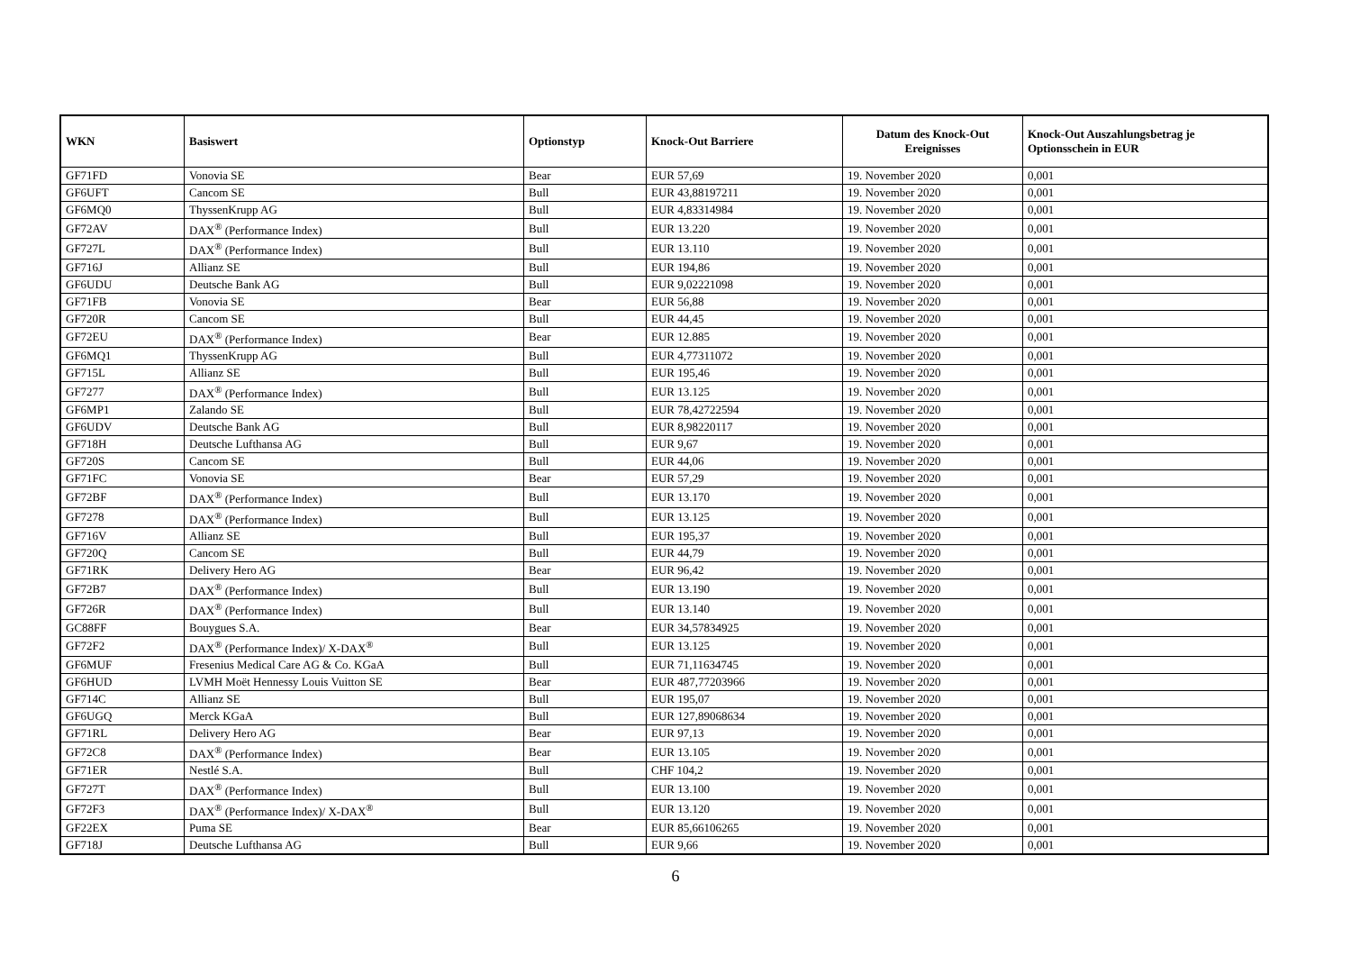| WKN | Basiswert | Optionstyp | Knock-Out Barriere | Datum des Knock-Out Ereignisses | Knock-Out Auszahlungsbetrag je Optionsschein in EUR |
| --- | --- | --- | --- | --- | --- |
| GF71FD | Vonovia SE | Bear | EUR 57,69 | 19. November 2020 | 0,001 |
| GF6UFT | Cancom SE | Bull | EUR 43,88197211 | 19. November 2020 | 0,001 |
| GF6MQ0 | ThyssenKrupp AG | Bull | EUR 4,83314984 | 19. November 2020 | 0,001 |
| GF72AV | DAX<sup>®</sup> (Performance Index) | Bull | EUR 13.220 | 19. November 2020 | 0,001 |
| GF727L | DAX<sup>®</sup> (Performance Index) | Bull | EUR 13.110 | 19. November 2020 | 0,001 |
| GF716J | Allianz SE | Bull | EUR 194,86 | 19. November 2020 | 0,001 |
| GF6UDU | Deutsche Bank AG | Bull | EUR 9,02221098 | 19. November 2020 | 0,001 |
| GF71FB | Vonovia SE | Bear | EUR 56,88 | 19. November 2020 | 0,001 |
| GF720R | Cancom SE | Bull | EUR 44,45 | 19. November 2020 | 0,001 |
| GF72EU | DAX<sup>®</sup> (Performance Index) | Bear | EUR 12.885 | 19. November 2020 | 0,001 |
| GF6MQ1 | ThyssenKrupp AG | Bull | EUR 4,77311072 | 19. November 2020 | 0,001 |
| GF715L | Allianz SE | Bull | EUR 195,46 | 19. November 2020 | 0,001 |
| GF7277 | DAX<sup>®</sup> (Performance Index) | Bull | EUR 13.125 | 19. November 2020 | 0,001 |
| GF6MP1 | Zalando SE | Bull | EUR 78,42722594 | 19. November 2020 | 0,001 |
| GF6UDV | Deutsche Bank AG | Bull | EUR 8,98220117 | 19. November 2020 | 0,001 |
| GF718H | Deutsche Lufthansa AG | Bull | EUR 9,67 | 19. November 2020 | 0,001 |
| GF720S | Cancom SE | Bull | EUR 44,06 | 19. November 2020 | 0,001 |
| GF71FC | Vonovia SE | Bear | EUR 57,29 | 19. November 2020 | 0,001 |
| GF72BF | DAX<sup>®</sup> (Performance Index) | Bull | EUR 13.170 | 19. November 2020 | 0,001 |
| GF7278 | DAX<sup>®</sup> (Performance Index) | Bull | EUR 13.125 | 19. November 2020 | 0,001 |
| GF716V | Allianz SE | Bull | EUR 195,37 | 19. November 2020 | 0,001 |
| GF720Q | Cancom SE | Bull | EUR 44,79 | 19. November 2020 | 0,001 |
| GF71RK | Delivery Hero AG | Bear | EUR 96,42 | 19. November 2020 | 0,001 |
| GF72B7 | DAX<sup>®</sup> (Performance Index) | Bull | EUR 13.190 | 19. November 2020 | 0,001 |
| GF726R | DAX<sup>®</sup> (Performance Index) | Bull | EUR 13.140 | 19. November 2020 | 0,001 |
| GC88FF | Bouygues S.A. | Bear | EUR 34,57834925 | 19. November 2020 | 0,001 |
| GF72F2 | DAX<sup>®</sup> (Performance Index)/ X-DAX<sup>®</sup> | Bull | EUR 13.125 | 19. November 2020 | 0,001 |
| GF6MUF | Fresenius Medical Care AG & Co. KGaA | Bull | EUR 71,11634745 | 19. November 2020 | 0,001 |
| GF6HUD | LVMH Moët Hennessy Louis Vuitton SE | Bear | EUR 487,77203966 | 19. November 2020 | 0,001 |
| GF714C | Allianz SE | Bull | EUR 195,07 | 19. November 2020 | 0,001 |
| GF6UGQ | Merck KGaA | Bull | EUR 127,89068634 | 19. November 2020 | 0,001 |
| GF71RL | Delivery Hero AG | Bear | EUR 97,13 | 19. November 2020 | 0,001 |
| GF72C8 | DAX<sup>®</sup> (Performance Index) | Bear | EUR 13.105 | 19. November 2020 | 0,001 |
| GF71ER | Nestlé S.A. | Bull | CHF 104,2 | 19. November 2020 | 0,001 |
| GF727T | DAX<sup>®</sup> (Performance Index) | Bull | EUR 13.100 | 19. November 2020 | 0,001 |
| GF72F3 | DAX<sup>®</sup> (Performance Index)/ X-DAX<sup>®</sup> | Bull | EUR 13.120 | 19. November 2020 | 0,001 |
| GF22EX | Puma SE | Bear | EUR 85,66106265 | 19. November 2020 | 0,001 |
| GF718J | Deutsche Lufthansa AG | Bull | EUR 9,66 | 19. November 2020 | 0,001 |
6